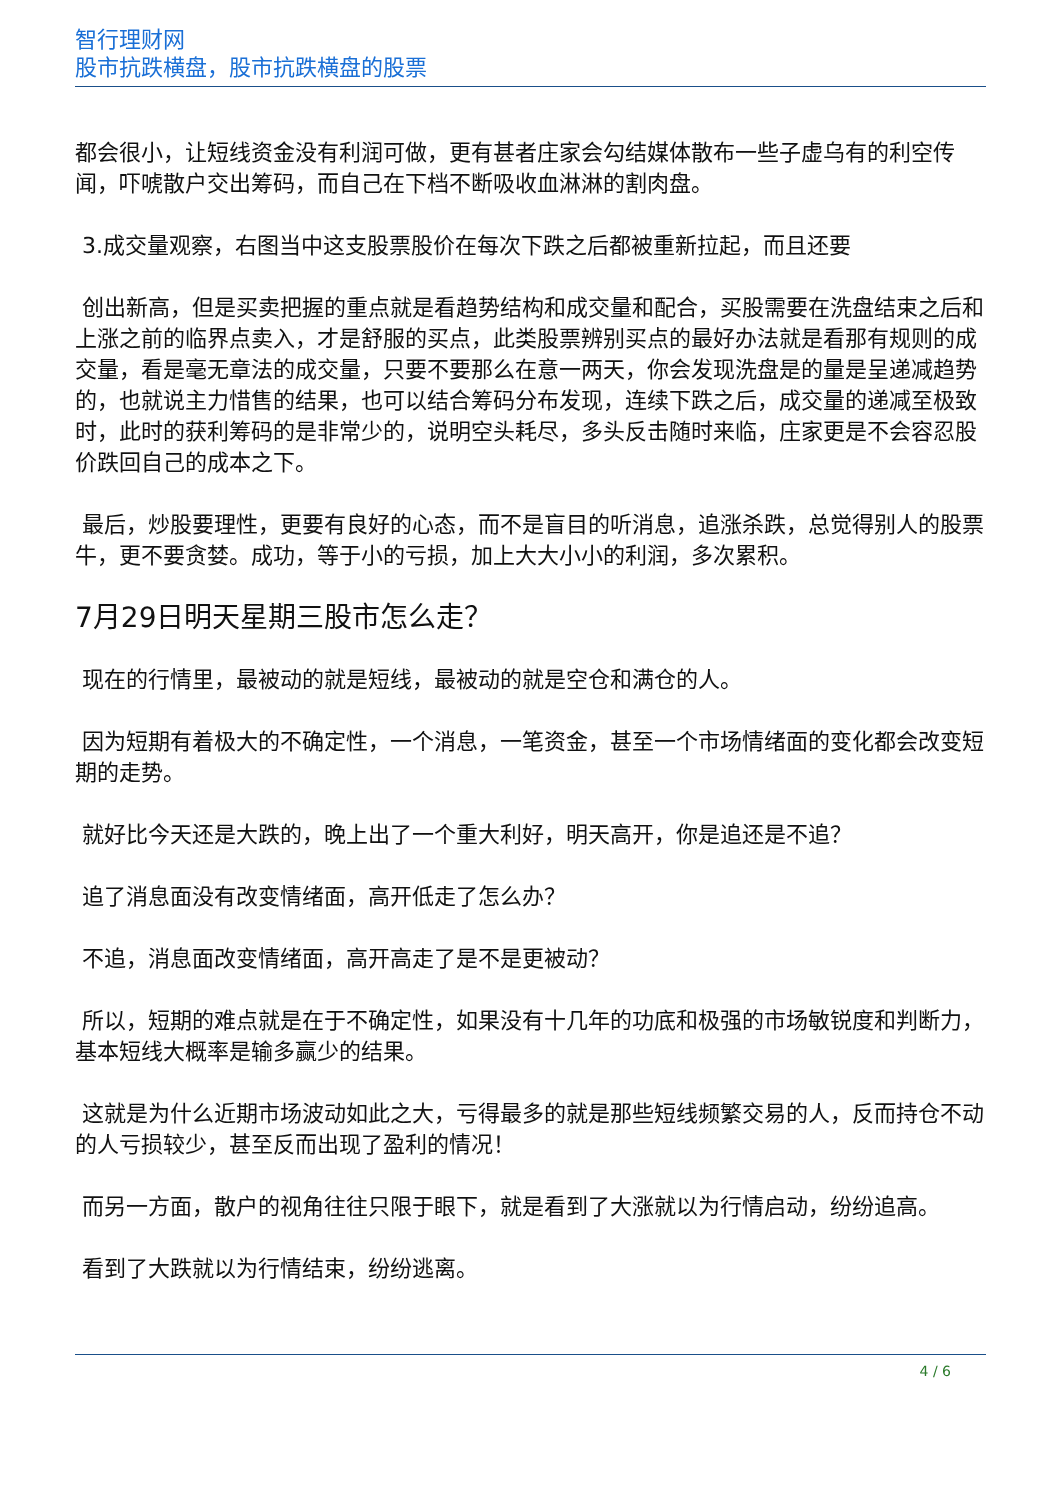智行理财网
股市抗跌横盘，股市抗跌横盘的股票
都会很小，让短线资金没有利润可做，更有甚者庄家会勾结媒体散布一些子虚乌有的利空传闻，吓唬散户交出筹码，而自己在下档不断吸收血淋淋的割肉盘。
3.成交量观察，右图当中这支股票股价在每次下跌之后都被重新拉起，而且还要
创出新高，但是买卖把握的重点就是看趋势结构和成交量和配合，买股需要在洗盘结束之后和上涨之前的临界点卖入，才是舒服的买点，此类股票辨别买点的最好办法就是看那有规则的成交量，看是毫无章法的成交量，只要不要那么在意一两天，你会发现洗盘是的量是呈递减趋势的，也就说主力惜售的结果，也可以结合筹码分布发现，连续下跌之后，成交量的递减至极致时，此时的获利筹码的是非常少的，说明空头耗尽，多头反击随时来临，庄家更是不会容忍股价跌回自己的成本之下。
最后，炒股要理性，更要有良好的心态，而不是盲目的听消息，追涨杀跌，总觉得别人的股票牛，更不要贪婪。成功，等于小的亏损，加上大大小小的利润，多次累积。
7月29日明天星期三股市怎么走？
现在的行情里，最被动的就是短线，最被动的就是空仓和满仓的人。
因为短期有着极大的不确定性，一个消息，一笔资金，甚至一个市场情绪面的变化都会改变短期的走势。
就好比今天还是大跌的，晚上出了一个重大利好，明天高开，你是追还是不追？
追了消息面没有改变情绪面，高开低走了怎么办？
不追，消息面改变情绪面，高开高走了是不是更被动？
所以，短期的难点就是在于不确定性，如果没有十几年的功底和极强的市场敏锐度和判断力，基本短线大概率是输多赢少的结果。
这就是为什么近期市场波动如此之大，亏得最多的就是那些短线频繁交易的人，反而持仓不动的人亏损较少，甚至反而出现了盈利的情况！
而另一方面，散户的视角往往只限于眼下，就是看到了大涨就以为行情启动，纷纷追高。
看到了大跌就以为行情结束，纷纷逃离。
4 / 6